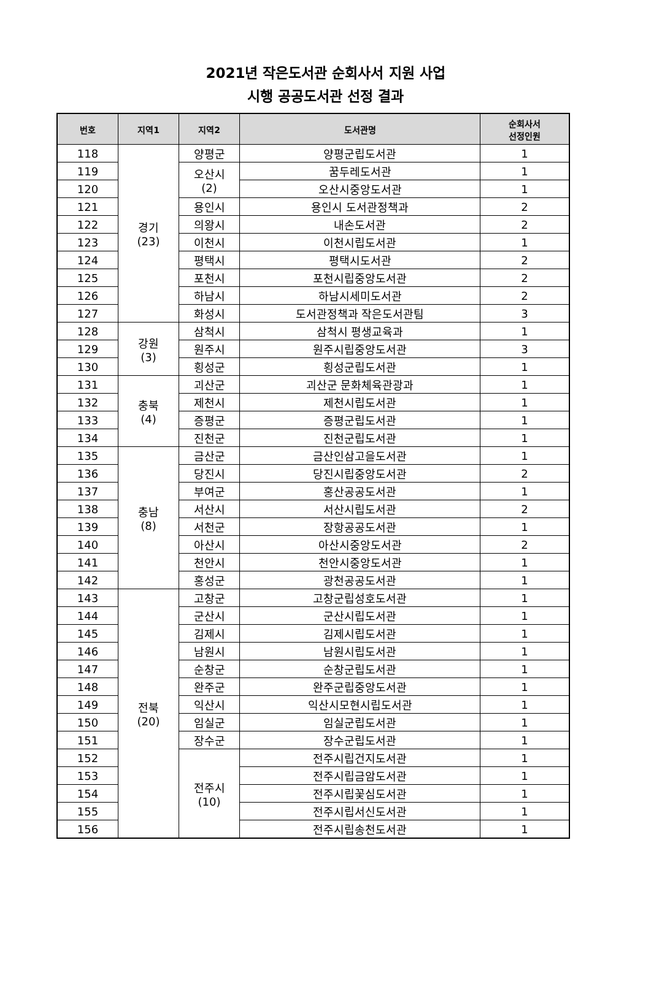2021년 작은도서관 순회사서 지원 사업
시행 공공도서관 선정 결과
| 번호 | 지역1 | 지역2 | 도서관명 | 순회사서 선정인원 |
| --- | --- | --- | --- | --- |
| 118 | 경기 (23) | 양평군 | 양평군립도서관 | 1 |
| 119 | | 오산시 (2) | 꿈두레도서관 | 1 |
| 120 | | | 오산시중앙도서관 | 1 |
| 121 | | 용인시 | 용인시 도서관정책과 | 2 |
| 122 | | 의왕시 | 내손도서관 | 2 |
| 123 | | 이천시 | 이천시립도서관 | 1 |
| 124 | | 평택시 | 평택시도서관 | 2 |
| 125 | | 포천시 | 포천시립중앙도서관 | 2 |
| 126 | | 하남시 | 하남시세미도서관 | 2 |
| 127 | | 화성시 | 도서관정책과 작은도서관팀 | 3 |
| 128 | 강원 (3) | 삼척시 | 삼척시 평생교육과 | 1 |
| 129 | | 원주시 | 원주시립중앙도서관 | 3 |
| 130 | | 횡성군 | 횡성군립도서관 | 1 |
| 131 | 충북 (4) | 괴산군 | 괴산군 문화체육관광과 | 1 |
| 132 | | 제천시 | 제천시립도서관 | 1 |
| 133 | | 증평군 | 증평군립도서관 | 1 |
| 134 | | 진천군 | 진천군립도서관 | 1 |
| 135 | 충남 (8) | 금산군 | 금산인삼고을도서관 | 1 |
| 136 | | 당진시 | 당진시립중앙도서관 | 2 |
| 137 | | 부여군 | 홍산공공도서관 | 1 |
| 138 | | 서산시 | 서산시립도서관 | 2 |
| 139 | | 서천군 | 장항공공도서관 | 1 |
| 140 | | 아산시 | 아산시중앙도서관 | 2 |
| 141 | | 천안시 | 천안시중앙도서관 | 1 |
| 142 | | 홍성군 | 광천공공도서관 | 1 |
| 143 | 전북 (20) | 고창군 | 고창군립성호도서관 | 1 |
| 144 | | 군산시 | 군산시립도서관 | 1 |
| 145 | | 김제시 | 김제시립도서관 | 1 |
| 146 | | 남원시 | 남원시립도서관 | 1 |
| 147 | | 순창군 | 순창군립도서관 | 1 |
| 148 | | 완주군 | 완주군립중앙도서관 | 1 |
| 149 | | 익산시 | 익산시모현시립도서관 | 1 |
| 150 | | 임실군 | 임실군립도서관 | 1 |
| 151 | | 장수군 | 장수군립도서관 | 1 |
| 152 | | 전주시 (10) | 전주시립건지도서관 | 1 |
| 153 | | | 전주시립금암도서관 | 1 |
| 154 | | | 전주시립꽃심도서관 | 1 |
| 155 | | | 전주시립서신도서관 | 1 |
| 156 | | | 전주시립송천도서관 | 1 |